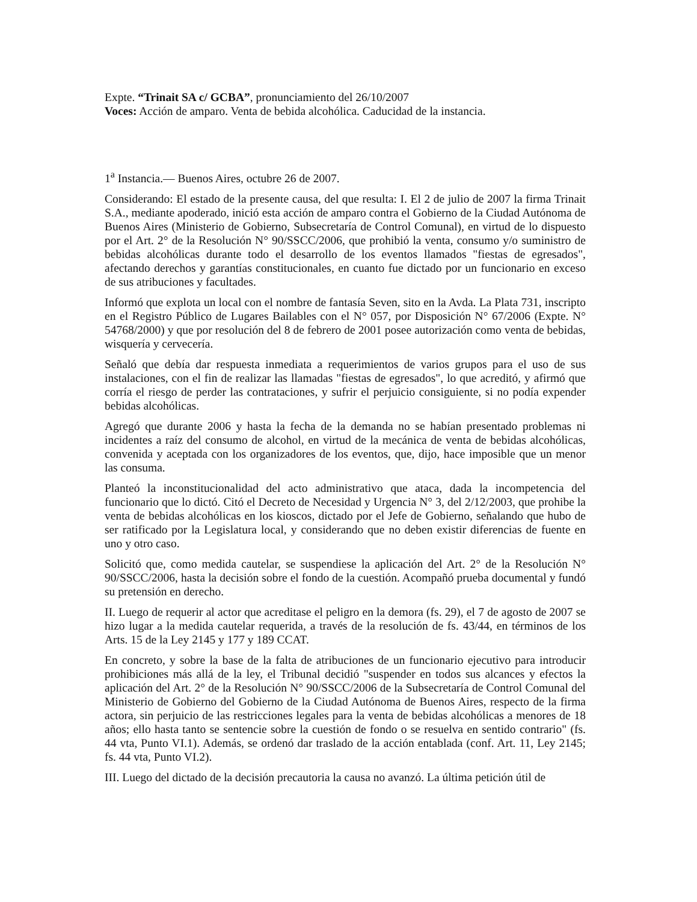Expte. “Trinait SA c/ GCBA”, pronunciamiento del 26/10/2007
Voces: Acción de amparo. Venta de bebida alcohólica. Caducidad de la instancia.
1<sup>a</sup> Instancia.— Buenos Aires, octubre 26 de 2007.
Considerando: El estado de la presente causa, del que resulta: I. El 2 de julio de 2007 la firma Trinait S.A., mediante apoderado, inició esta acción de amparo contra el Gobierno de la Ciudad Autónoma de Buenos Aires (Ministerio de Gobierno, Subsecretaría de Control Comunal), en virtud de lo dispuesto por el Art. 2° de la Resolución N° 90/SSCC/2006, que prohibió la venta, consumo y/o suministro de bebidas alcohólicas durante todo el desarrollo de los eventos llamados "fiestas de egresados", afectando derechos y garantías constitucionales, en cuanto fue dictado por un funcionario en exceso de sus atribuciones y facultades.
Informó que explota un local con el nombre de fantasía Seven, sito en la Avda. La Plata 731, inscripto en el Registro Público de Lugares Bailables con el N° 057, por Disposición N° 67/2006 (Expte. N° 54768/2000) y que por resolución del 8 de febrero de 2001 posee autorización como venta de bebidas, wisquería y cervecería.
Señaló que debía dar respuesta inmediata a requerimientos de varios grupos para el uso de sus instalaciones, con el fin de realizar las llamadas "fiestas de egresados", lo que acreditó, y afirmó que corría el riesgo de perder las contrataciones, y sufrir el perjuicio consiguiente, si no podía expender bebidas alcohólicas.
Agregó que durante 2006 y hasta la fecha de la demanda no se habían presentado problemas ni incidentes a raíz del consumo de alcohol, en virtud de la mecánica de venta de bebidas alcohólicas, convenida y aceptada con los organizadores de los eventos, que, dijo, hace imposible que un menor las consuma.
Planteó la inconstitucionalidad del acto administrativo que ataca, dada la incompetencia del funcionario que lo dictó. Citó el Decreto de Necesidad y Urgencia N° 3, del 2/12/2003, que prohibe la venta de bebidas alcohólicas en los kioscos, dictado por el Jefe de Gobierno, señalando que hubo de ser ratificado por la Legislatura local, y considerando que no deben existir diferencias de fuente en uno y otro caso.
Solicitó que, como medida cautelar, se suspendiese la aplicación del Art. 2° de la Resolución N° 90/SSCC/2006, hasta la decisión sobre el fondo de la cuestión. Acompañó prueba documental y fundó su pretensión en derecho.
II. Luego de requerir al actor que acreditase el peligro en la demora (fs. 29), el 7 de agosto de 2007 se hizo lugar a la medida cautelar requerida, a través de la resolución de fs. 43/44, en términos de los Arts. 15 de la Ley 2145 y 177 y 189 CCAT.
En concreto, y sobre la base de la falta de atribuciones de un funcionario ejecutivo para introducir prohibiciones más allá de la ley, el Tribunal decidió "suspender en todos sus alcances y efectos la aplicación del Art. 2° de la Resolución N° 90/SSCC/2006 de la Subsecretaría de Control Comunal del Ministerio de Gobierno del Gobierno de la Ciudad Autónoma de Buenos Aires, respecto de la firma actora, sin perjuicio de las restricciones legales para la venta de bebidas alcohólicas a menores de 18 años; ello hasta tanto se sentencie sobre la cuestión de fondo o se resuelva en sentido contrario" (fs. 44 vta, Punto VI.1). Además, se ordenó dar traslado de la acción entablada (conf. Art. 11, Ley 2145; fs. 44 vta, Punto VI.2).
III. Luego del dictado de la decisión precautoria la causa no avanzó. La última petición útil de